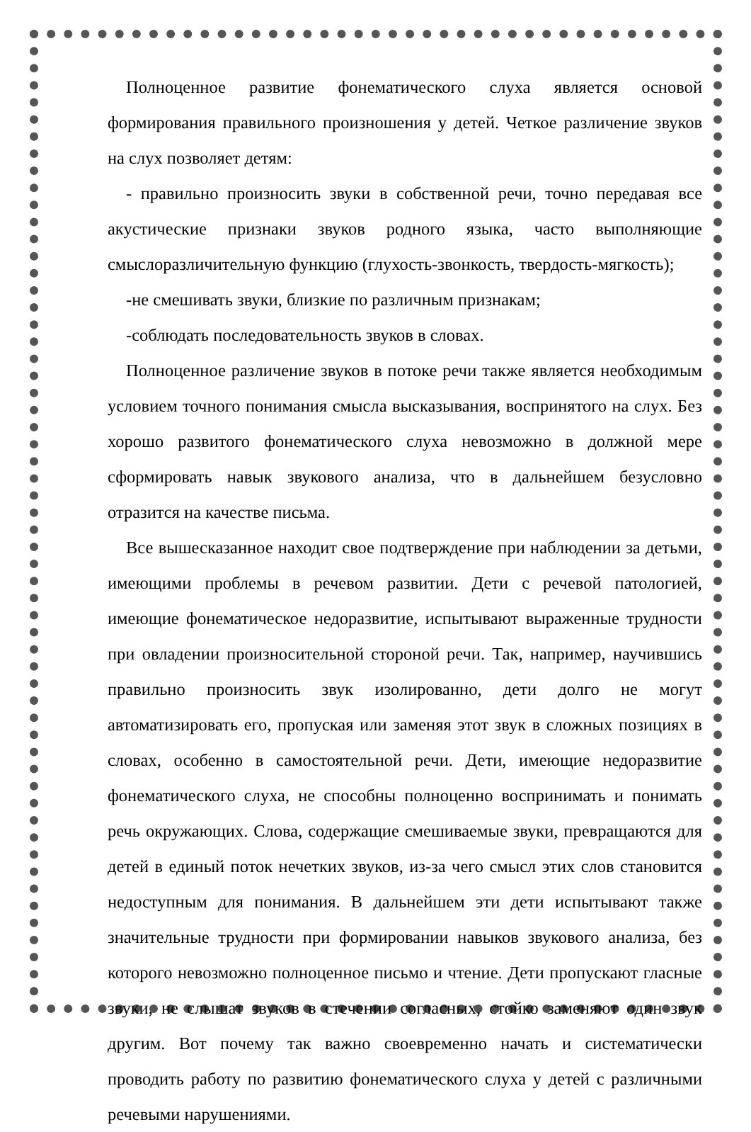Полноценное развитие фонематического слуха является основой формирования правильного произношения у детей. Четкое различение звуков на слух позволяет детям:
- правильно произносить звуки в собственной речи, точно передавая все акустические признаки звуков родного языка, часто выполняющие смыслоразличительную функцию (глухость-звонкость, твердость-мягкость);
-не смешивать звуки, близкие по различным признакам;
-соблюдать последовательность звуков в словах.
Полноценное различение звуков в потоке речи также является необходимым условием точного понимания смысла высказывания, воспринятого на слух. Без хорошо развитого фонематического слуха невозможно в должной мере сформировать навык звукового анализа, что в дальнейшем безусловно отразится на качестве письма.
Все вышесказанное находит свое подтверждение при наблюдении за детьми, имеющими проблемы в речевом развитии. Дети с речевой патологией, имеющие фонематическое недоразвитие, испытывают выраженные трудности при овладении произносительной стороной речи. Так, например, научившись правильно произносить звук изолированно, дети долго не могут автоматизировать его, пропуская или заменяя этот звук в сложных позициях в словах, особенно в самостоятельной речи. Дети, имеющие недоразвитие фонематического слуха, не способны полноценно воспринимать и понимать речь окружающих. Слова, содержащие смешиваемые звуки, превращаются для детей в единый поток нечетких звуков, из-за чего смысл этих слов становится недоступным для понимания. В дальнейшем эти дети испытывают также значительные трудности при формировании навыков звукового анализа, без которого невозможно полноценное письмо и чтение. Дети пропускают гласные звуки, не слышат звуков в стечении согласных, стойко заменяют один звук другим. Вот почему так важно своевременно начать и систематически проводить работу по развитию фонематического слуха у детей с различными речевыми нарушениями.